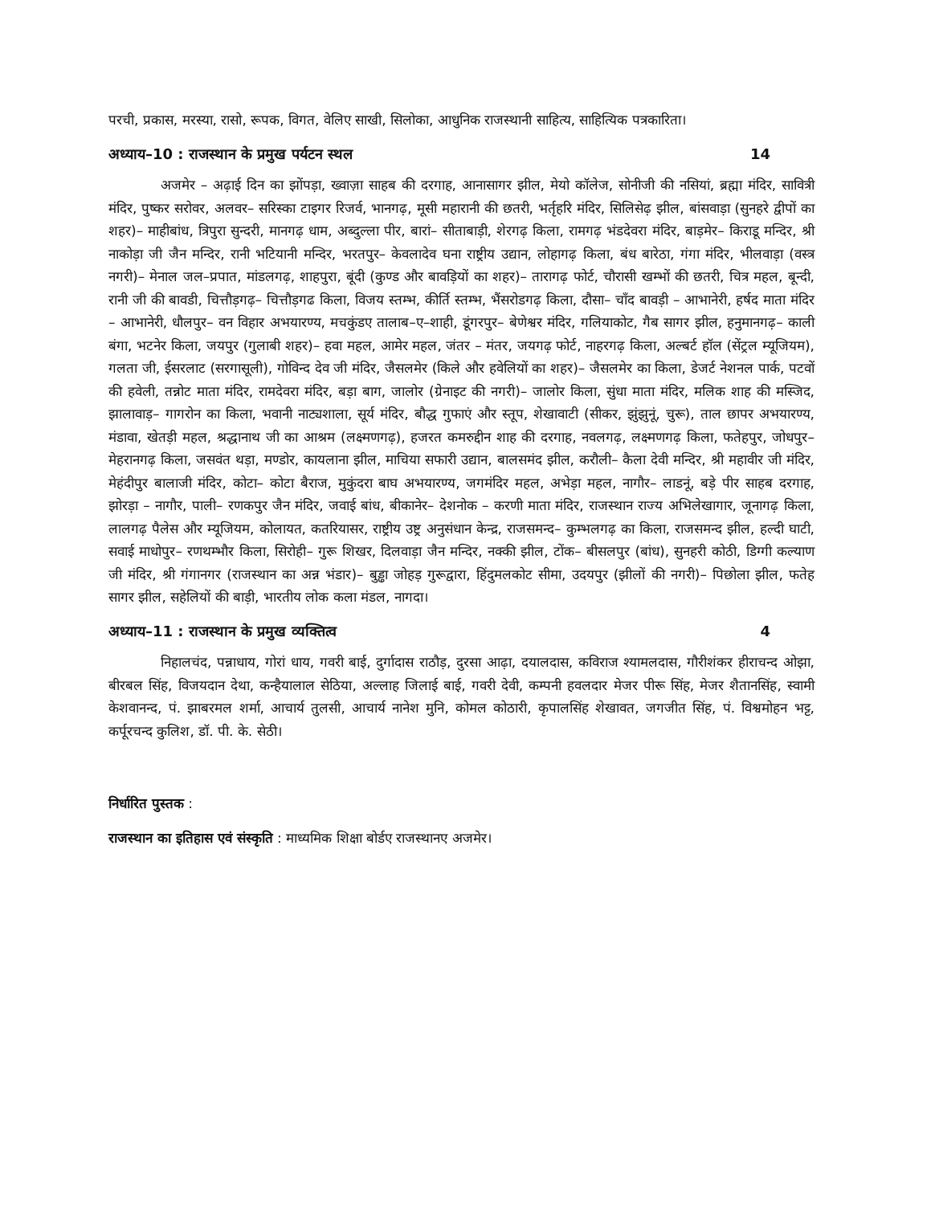परची, प्रकास, मरस्या, रासो, रूपक, विगत, वेलिए साखी, सिलोका, आधुनिक राजस्थानी साहित्य, साहित्यिक पत्रकारिता।
अध्याय–10 : राजस्थान के प्रमुख पर्यटन स्थल 14
अजमेर – अढ़ाई दिन का झोंपड़ा, ख्वाज़ा साहब की दरगाह, आनासागर झील, मेयो कॉलेज, सोनीजी की नसियां, ब्रह्मा मंदिर, सावित्री मंदिर, पुष्कर सरोवर, अलवर– सरिस्का टाइगर रिजर्व, भानगढ़, मूसी महारानी की छतरी, भर्तृहरि मंदिर, सिलिसेढ़ झील, बांसवाड़ा (सुनहरे द्वीपों का शहर)– माहीबांध, त्रिपुरा सुन्दरी, मानगढ़ धाम, अब्दुल्ला पीर, बारां– सीताबाड़ी, शेरगढ़ किला, रामगढ़ भंडदेवरा मंदिर, बाड़मेर– किराडू मन्दिर, श्री नाकोड़ा जी जैन मन्दिर, रानी भटियानी मन्दिर, भरतपुर– केवलादेव घना राष्ट्रीय उद्यान, लोहागढ़ किला, बंध बारेठा, गंगा मंदिर, भीलवाड़ा (वस्त्र नगरी)– मेनाल जल–प्रपात, मांडलगढ़, शाहपुरा, बूंदी (कुण्ड और बावड़ियों का शहर)– तारागढ़ फोर्ट, चौरासी खम्भों की छतरी, चित्र महल, बून्दी, रानी जी की बावडी, चित्तौड़गढ़– चित्तौड़गढ किला, विजय स्तम्भ, कीर्ति स्तम्भ, भैंसरोडगढ़ किला, दौसा– चाँद बावड़ी – आभानेरी, हर्षद माता मंदिर – आभानेरी, धौलपुर– वन विहार अभयारण्य, मचकुंडए तालाब–ए–शाही, डूंगरपुर– बेणेश्वर मंदिर, गलियाकोट, गैब सागर झील, हनुमानगढ़– काली बंगा, भटनेर किला, जयपुर (गुलाबी शहर)– हवा महल, आमेर महल, जंतर – मंतर, जयगढ़ फोर्ट, नाहरगढ़ किला, अल्बर्ट हॉल (सेंट्रल म्यूजियम), गलता जी, ईसरलाट (सरगासूली), गोविन्द देव जी मंदिर, जैसलमेर (किले और हवेलियों का शहर)– जैसलमेर का किला, डेजर्ट नेशनल पार्क, पटवों की हवेली, तन्नोट माता मंदिर, रामदेवरा मंदिर, बड़ा बाग, जालोर (ग्रेनाइट की नगरी)– जालोर किला, सुंधा माता मंदिर, मलिक शाह की मस्जिद, झालावाड़– गागरोन का किला, भवानी नाट्यशाला, सूर्य मंदिर, बौद्ध गुफाएं और स्तूप, शेखावाटी (सीकर, झुंझुनूं, चुरू), ताल छापर अभयारण्य, मंडावा, खेतड़ी महल, श्रद्धानाथ जी का आश्रम (लक्ष्मणगढ़), हजरत कमरुद्दीन शाह की दरगाह, नवलगढ़, लक्ष्मणगढ़ किला, फतेहपुर, जोधपुर– मेहरानगढ़ किला, जसवंत थड़ा, मण्डोर, कायलाना झील, माचिया सफारी उद्यान, बालसमंद झील, करौली– कैला देवी मन्दिर, श्री महावीर जी मंदिर, मेहंदीपुर बालाजी मंदिर, कोटा– कोटा बैराज, मुकुंदरा बाघ अभयारण्य, जगमंदिर महल, अभेड़ा महल, नागौर– लाडनूं, बड़े पीर साहब दरगाह, झोरड़ा – नागौर, पाली– रणकपुर जैन मंदिर, जवाई बांध, बीकानेर– देशनोक – करणी माता मंदिर, राजस्थान राज्य अभिलेखागार, जूनागढ़ किला, लालगढ़ पैलेस और म्यूजियम, कोलायत, कतरियासर, राष्ट्रीय उष्ट्र अनुसंधान केन्द्र, राजसमन्द– कुम्भलगढ़ का किला, राजसमन्द झील, हल्दी घाटी, सवाई माधोपुर– रणथम्भौर किला, सिरोही– गुरू शिखर, दिलवाड़ा जैन मन्दिर, नक्की झील, टोंक– बीसलपुर (बांध), सुनहरी कोठी, डिग्गी कल्याण जी मंदिर, श्री गंगानगर (राजस्थान का अन्न भंडार)– बुड्ढा जोहड़ गुरूद्वारा, हिंदुमलकोट सीमा, उदयपुर (झीलों की नगरी)– पिछोला झील, फतेह सागर झील, सहेलियों की बाड़ी, भारतीय लोक कला मंडल, नागदा।
अध्याय–11 : राजस्थान के प्रमुख व्यक्तित्व 4
निहालचंद, पन्नाधाय, गोरां धाय, गवरी बाई, दुर्गादास राठौड़, दुरसा आढ़ा, दयालदास, कविराज श्यामलदास, गौरीशंकर हीराचन्द ओझा, बीरबल सिंह, विजयदान देथा, कन्हैयालाल सेठिया, अल्लाह जिलाई बाई, गवरी देवी, कम्पनी हवलदार मेजर पीरू सिंह, मेजर शैतानसिंह, स्वामी केशवानन्द, पं. झाबरमल शर्मा, आचार्य तुलसी, आचार्य नानेश मुनि, कोमल कोठारी, कृपालसिंह शेखावत, जगजीत सिंह, पं. विश्वमोहन भट्ट, कर्पूरचन्द कुलिश, डॉ. पी. के. सेठी।
निर्धारित पुस्तक :
राजस्थान का इतिहास एवं संस्कृति : माध्यमिक शिक्षा बोर्डए राजस्थानए अजमेर।